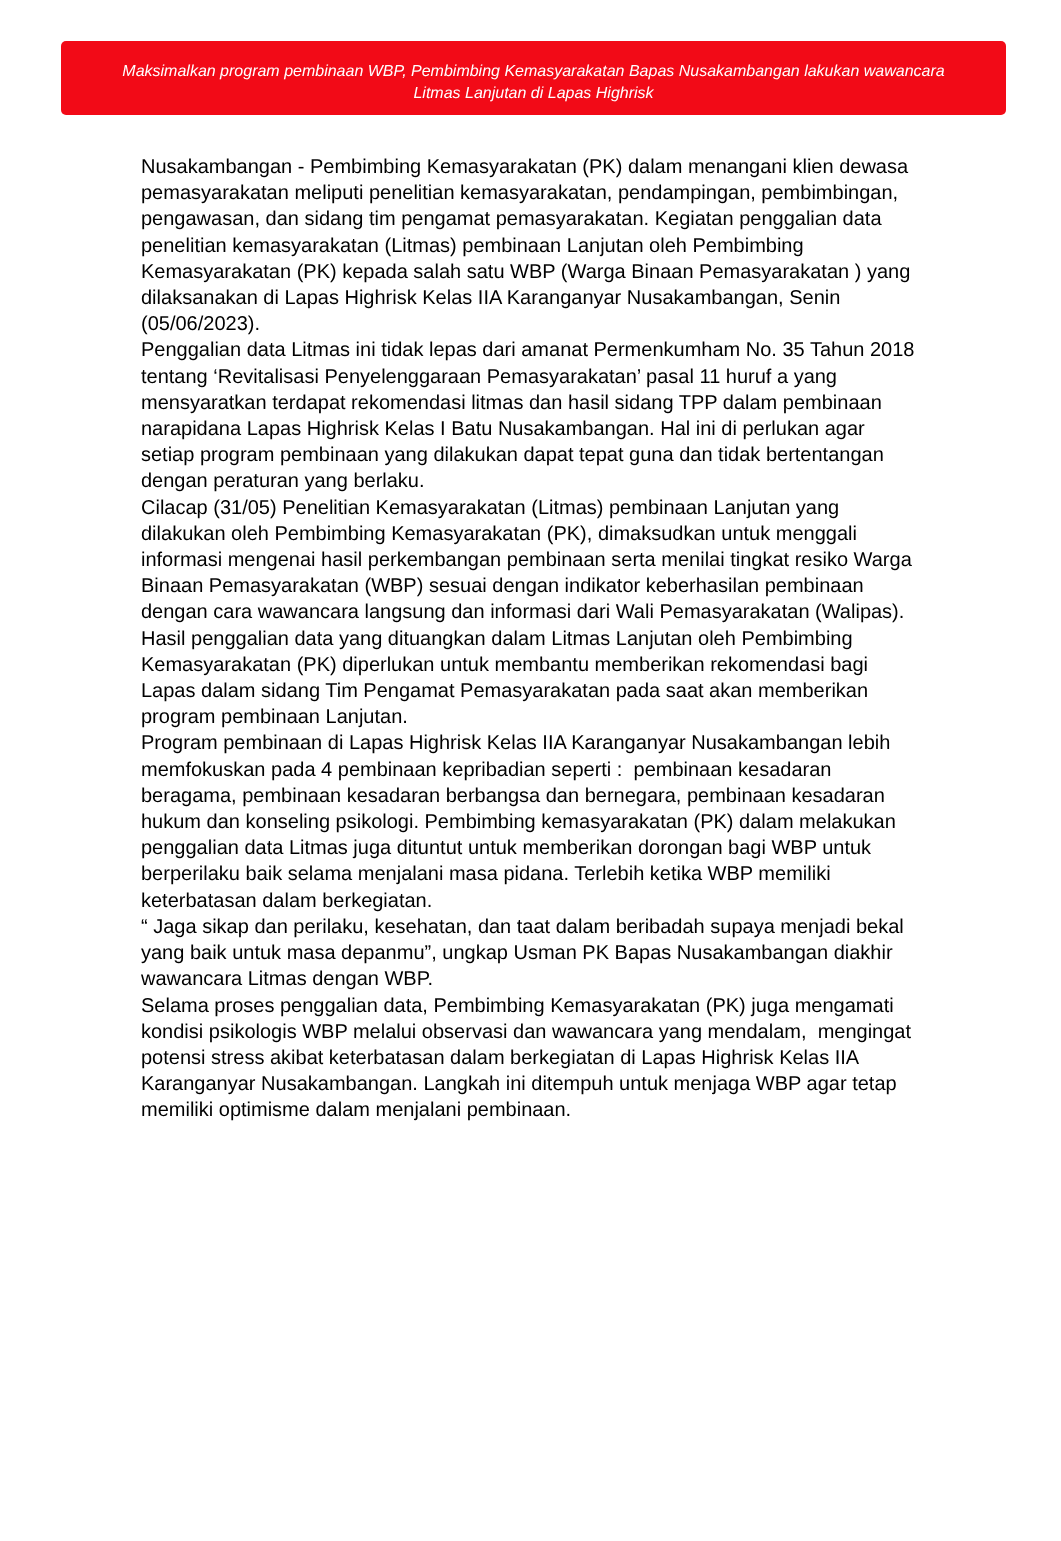Maksimalkan program pembinaan WBP, Pembimbing Kemasyarakatan Bapas Nusakambangan lakukan wawancara
Litmas Lanjutan di Lapas Highrisk
Nusakambangan - Pembimbing Kemasyarakatan (PK) dalam menangani klien dewasa pemasyarakatan meliputi penelitian kemasyarakatan, pendampingan, pembimbingan, pengawasan, dan sidang tim pengamat pemasyarakatan. Kegiatan penggalian data penelitian kemasyarakatan (Litmas) pembinaan Lanjutan oleh Pembimbing Kemasyarakatan (PK) kepada salah satu WBP (Warga Binaan Pemasyarakatan ) yang dilaksanakan di Lapas Highrisk Kelas IIA Karanganyar Nusakambangan, Senin (05/06/2023).
Penggalian data Litmas ini tidak lepas dari amanat Permenkumham No. 35 Tahun 2018 tentang ‘Revitalisasi Penyelenggaraan Pemasyarakatan’ pasal 11 huruf a yang mensyaratkan terdapat rekomendasi litmas dan hasil sidang TPP dalam pembinaan narapidana Lapas Highrisk Kelas I Batu Nusakambangan. Hal ini di perlukan agar setiap program pembinaan yang dilakukan dapat tepat guna dan tidak bertentangan dengan peraturan yang berlaku.
Cilacap (31/05) Penelitian Kemasyarakatan (Litmas) pembinaan Lanjutan yang dilakukan oleh Pembimbing Kemasyarakatan (PK), dimaksudkan untuk menggali informasi mengenai hasil perkembangan pembinaan serta menilai tingkat resiko Warga Binaan Pemasyarakatan (WBP) sesuai dengan indikator keberhasilan pembinaan dengan cara wawancara langsung dan informasi dari Wali Pemasyarakatan (Walipas). Hasil penggalian data yang dituangkan dalam Litmas Lanjutan oleh Pembimbing Kemasyarakatan (PK) diperlukan untuk membantu memberikan rekomendasi bagi Lapas dalam sidang Tim Pengamat Pemasyarakatan pada saat akan memberikan program pembinaan Lanjutan.
Program pembinaan di Lapas Highrisk Kelas IIA Karanganyar Nusakambangan lebih memfokuskan pada 4 pembinaan kepribadian seperti : pembinaan kesadaran beragama, pembinaan kesadaran berbangsa dan bernegara, pembinaan kesadaran hukum dan konseling psikologi. Pembimbing kemasyarakatan (PK) dalam melakukan penggalian data Litmas juga dituntut untuk memberikan dorongan bagi WBP untuk berperilaku baik selama menjalani masa pidana. Terlebih ketika WBP memiliki keterbatasan dalam berkegiatan.
“ Jaga sikap dan perilaku, kesehatan, dan taat dalam beribadah supaya menjadi bekal yang baik untuk masa depanmu”, ungkap Usman PK Bapas Nusakambangan diakhir wawancara Litmas dengan WBP.
Selama proses penggalian data, Pembimbing Kemasyarakatan (PK) juga mengamati kondisi psikologis WBP melalui observasi dan wawancara yang mendalam, mengingat potensi stress akibat keterbatasan dalam berkegiatan di Lapas Highrisk Kelas IIA Karanganyar Nusakambangan. Langkah ini ditempuh untuk menjaga WBP agar tetap memiliki optimisme dalam menjalani pembinaan.